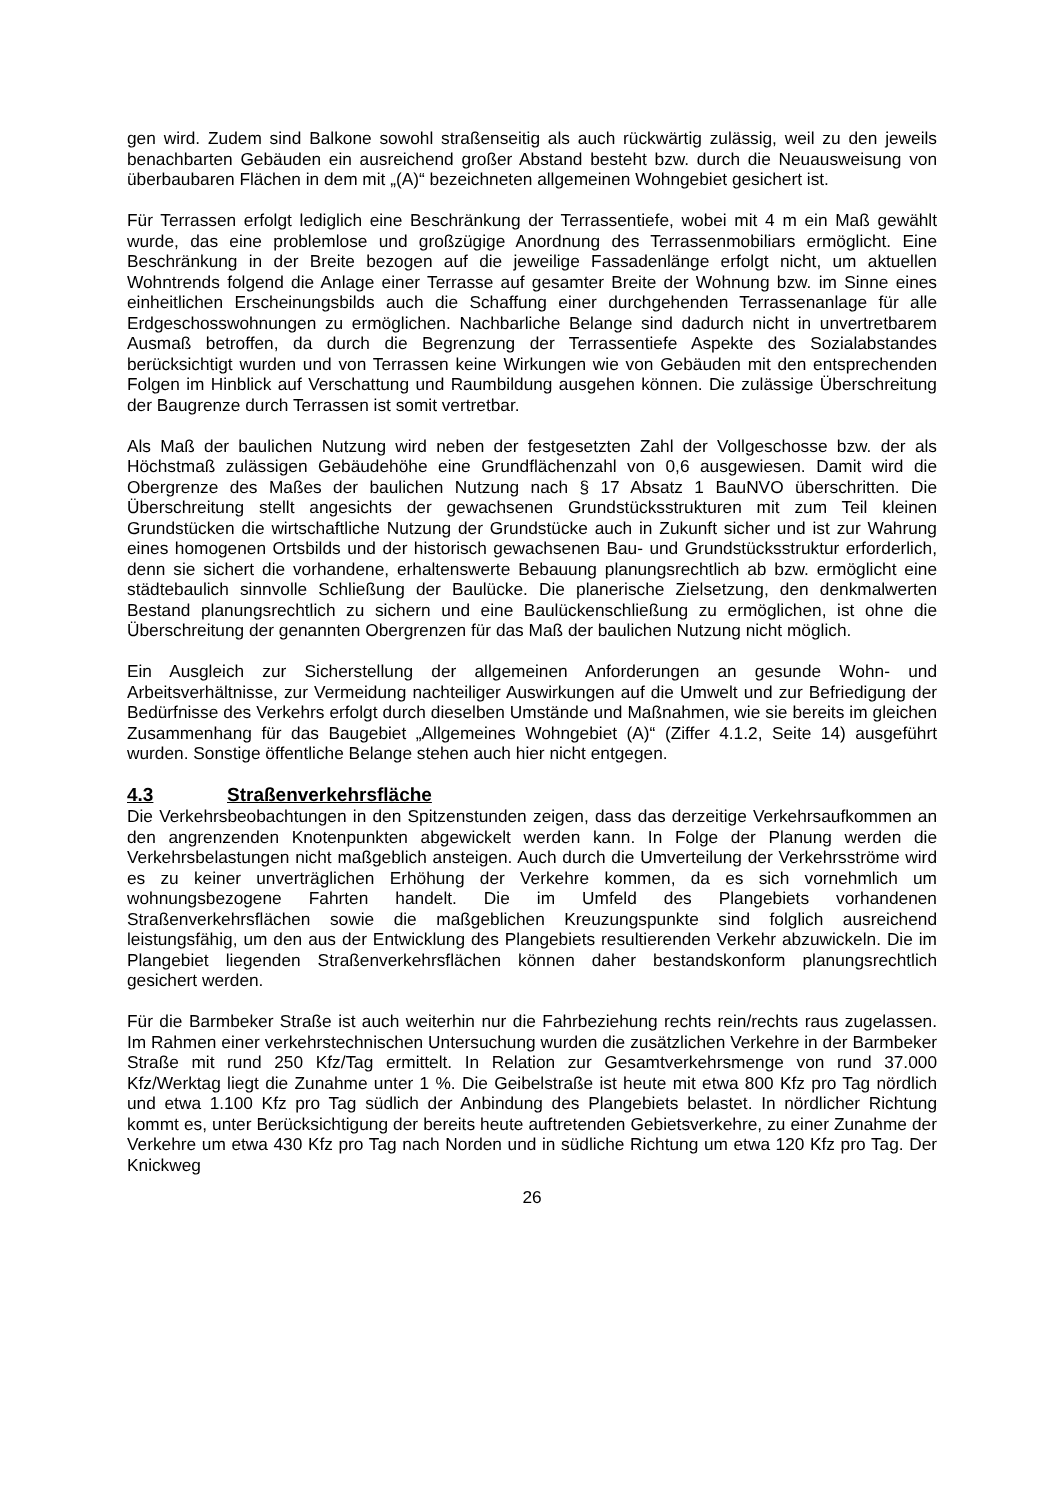gen wird. Zudem sind Balkone sowohl straßenseitig als auch rückwärtig zulässig, weil zu den jeweils benachbarten Gebäuden ein ausreichend großer Abstand besteht bzw. durch die Neuausweisung von überbaubaren Flächen in dem mit „(A)“ bezeichneten allgemeinen Wohngebiet gesichert ist.
Für Terrassen erfolgt lediglich eine Beschränkung der Terrassentiefe, wobei mit 4 m ein Maß gewählt wurde, das eine problemlose und großzügige Anordnung des Terrassenmobiliars ermöglicht. Eine Beschränkung in der Breite bezogen auf die jeweilige Fassadenlänge erfolgt nicht, um aktuellen Wohntrends folgend die Anlage einer Terrasse auf gesamter Breite der Wohnung bzw. im Sinne eines einheitlichen Erscheinungsbilds auch die Schaffung einer durchgehenden Terrassenanlage für alle Erdgeschosswohnungen zu ermöglichen. Nachbarliche Belange sind dadurch nicht in unvertretbarem Ausmaß betroffen, da durch die Begrenzung der Terrassentiefe Aspekte des Sozialabstandes berücksichtigt wurden und von Terrassen keine Wirkungen wie von Gebäuden mit den entsprechenden Folgen im Hinblick auf Verschattung und Raumbildung ausgehen können. Die zulässige Überschreitung der Baugrenze durch Terrassen ist somit vertretbar.
Als Maß der baulichen Nutzung wird neben der festgesetzten Zahl der Vollgeschosse bzw. der als Höchstmaß zulässigen Gebäudehöhe eine Grundflächenzahl von 0,6 ausgewiesen. Damit wird die Obergrenze des Maßes der baulichen Nutzung nach § 17 Absatz 1 BauNVO überschritten. Die Überschreitung stellt angesichts der gewachsenen Grundstücksstrukturen mit zum Teil kleinen Grundstücken die wirtschaftliche Nutzung der Grundstücke auch in Zukunft sicher und ist zur Wahrung eines homogenen Ortsbilds und der historisch gewachsenen Bau- und Grundstücksstruktur erforderlich, denn sie sichert die vorhandene, erhaltenswerte Bebauung planungsrechtlich ab bzw. ermöglicht eine städtebaulich sinnvolle Schließung der Baulücke. Die planerische Zielsetzung, den denkmalwerten Bestand planungsrechtlich zu sichern und eine Baulückenschließung zu ermöglichen, ist ohne die Überschreitung der genannten Obergrenzen für das Maß der baulichen Nutzung nicht möglich.
Ein Ausgleich zur Sicherstellung der allgemeinen Anforderungen an gesunde Wohn- und Arbeitsverhältnisse, zur Vermeidung nachteiliger Auswirkungen auf die Umwelt und zur Befriedigung der Bedürfnisse des Verkehrs erfolgt durch dieselben Umstände und Maßnahmen, wie sie bereits im gleichen Zusammenhang für das Baugebiet „Allgemeines Wohngebiet (A)“ (Ziffer 4.1.2, Seite 14) ausgeführt wurden. Sonstige öffentliche Belange stehen auch hier nicht entgegen.
4.3 Straßenverkehrsfläche
Die Verkehrsbeobachtungen in den Spitzenstunden zeigen, dass das derzeitige Verkehrsaufkommen an den angrenzenden Knotenpunkten abgewickelt werden kann. In Folge der Planung werden die Verkehrsbelastungen nicht maßgeblich ansteigen. Auch durch die Umverteilung der Verkehrsströme wird es zu keiner unverträglichen Erhöhung der Verkehre kommen, da es sich vornehmlich um wohnungsbezogene Fahrten handelt. Die im Umfeld des Plangebiets vorhandenen Straßenverkehrsflächen sowie die maßgeblichen Kreuzungspunkte sind folglich ausreichend leistungsfähig, um den aus der Entwicklung des Plangebiets resultierenden Verkehr abzuwickeln. Die im Plangebiet liegenden Straßenverkehrsflächen können daher bestandskonform planungsrechtlich gesichert werden.
Für die Barmbeker Straße ist auch weiterhin nur die Fahrbeziehung rechts rein/rechts raus zugelassen. Im Rahmen einer verkehrstechnischen Untersuchung wurden die zusätzlichen Verkehre in der Barmbeker Straße mit rund 250 Kfz/Tag ermittelt. In Relation zur Gesamtverkehrsmenge von rund 37.000 Kfz/Werktag liegt die Zunahme unter 1 %. Die Geibelstraße ist heute mit etwa 800 Kfz pro Tag nördlich und etwa 1.100 Kfz pro Tag südlich der Anbindung des Plangebiets belastet. In nördlicher Richtung kommt es, unter Berücksichtigung der bereits heute auftretenden Gebietsverkehre, zu einer Zunahme der Verkehre um etwa 430 Kfz pro Tag nach Norden und in südliche Richtung um etwa 120 Kfz pro Tag. Der Knickweg
26